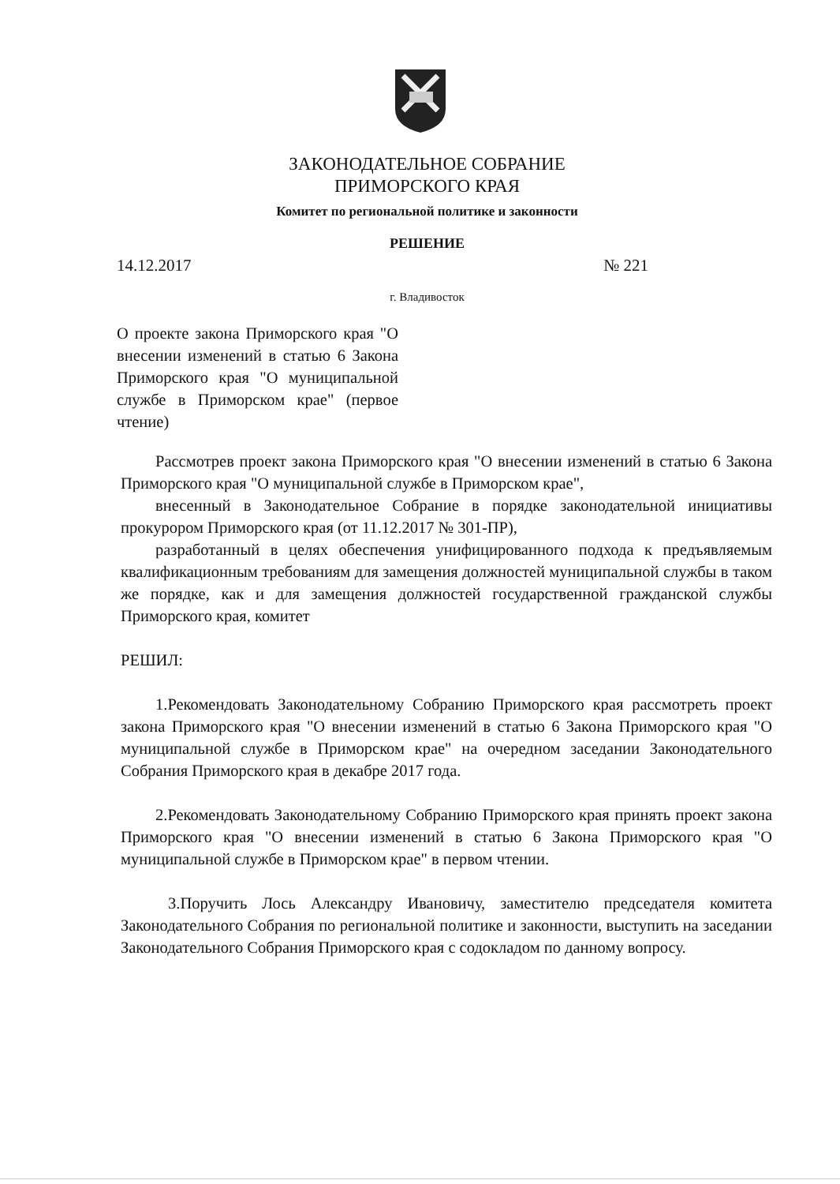ЗАКОНОДАТЕЛЬНОЕ СОБРАНИЕ
ПРИМОРСКОГО КРАЯ
Комитет по региональной политике и законности
РЕШЕНИЕ
14.12.2017 № 221
г. Владивосток
О проекте закона Приморского края "О внесении изменений в статью 6 Закона Приморского края "О муниципальной службе в Приморском крае" (первое чтение)
Рассмотрев проект закона Приморского края "О внесении изменений в статью 6 Закона Приморского края "О муниципальной службе в Приморском крае",
внесенный в Законодательное Собрание в порядке законодательной инициативы прокурором Приморского края (от 11.12.2017 № 301-ПР),
разработанный в целях обеспечения унифицированного подхода к предъявляемым квалификационным требованиям для замещения должностей муниципальной службы в таком же порядке, как и для замещения должностей государственной гражданской службы Приморского края, комитет
РЕШИЛ:
1.Рекомендовать Законодательному Собранию Приморского края рассмотреть проект закона Приморского края "О внесении изменений в статью 6 Закона Приморского края "О муниципальной службе в Приморском крае" на очередном заседании Законодательного Собрания Приморского края в декабре 2017 года.
2.Рекомендовать Законодательному Собранию Приморского края принять проект закона Приморского края "О внесении изменений в статью 6 Закона Приморского края "О муниципальной службе в Приморском крае" в первом чтении.
3.Поручить Лось Александру Ивановичу, заместителю председателя комитета Законодательного Собрания по региональной политике и законности, выступить на заседании Законодательного Собрания Приморского края с содокладом по данному вопросу.